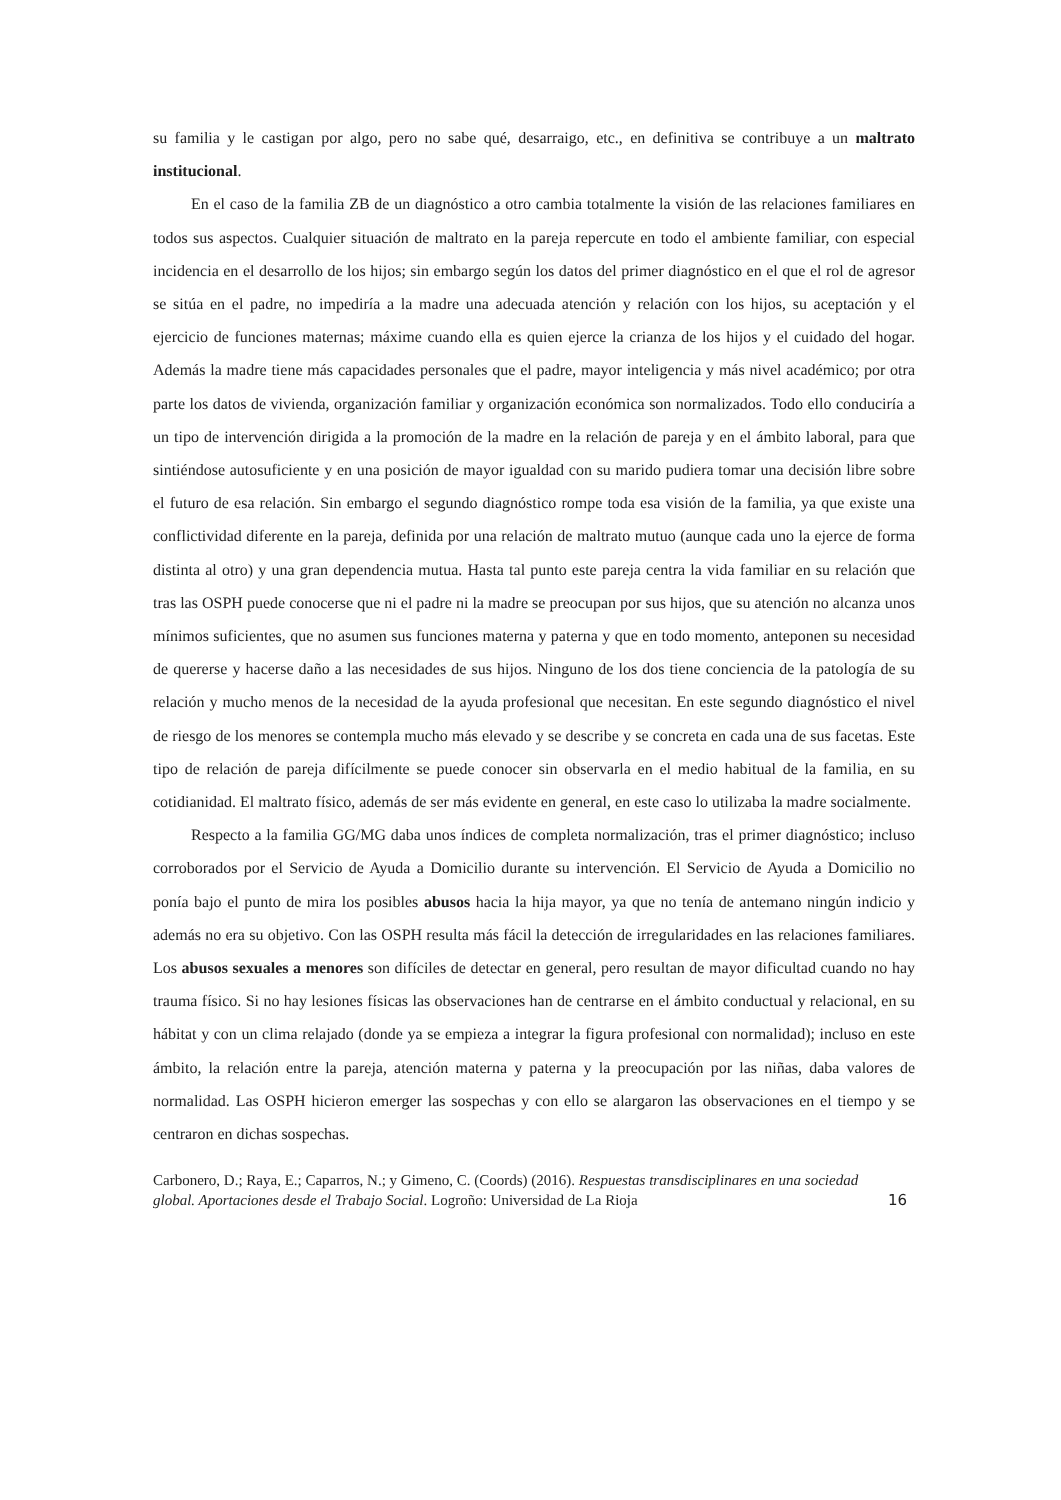su familia y le castigan por algo, pero no sabe qué, desarraigo, etc., en definitiva se contribuye a un maltrato institucional.
En el caso de la familia ZB de un diagnóstico a otro cambia totalmente la visión de las relaciones familiares en todos sus aspectos. Cualquier situación de maltrato en la pareja repercute en todo el ambiente familiar, con especial incidencia en el desarrollo de los hijos; sin embargo según los datos del primer diagnóstico en el que el rol de agresor se sitúa en el padre, no impediría a la madre una adecuada atención y relación con los hijos, su aceptación y el ejercicio de funciones maternas; máxime cuando ella es quien ejerce la crianza de los hijos y el cuidado del hogar. Además la madre tiene más capacidades personales que el padre, mayor inteligencia y más nivel académico; por otra parte los datos de vivienda, organización familiar y organización económica son normalizados. Todo ello conduciría a un tipo de intervención dirigida a la promoción de la madre en la relación de pareja y en el ámbito laboral, para que sintiéndose autosuficiente y en una posición de mayor igualdad con su marido pudiera tomar una decisión libre sobre el futuro de esa relación. Sin embargo el segundo diagnóstico rompe toda esa visión de la familia, ya que existe una conflictividad diferente en la pareja, definida por una relación de maltrato mutuo (aunque cada uno la ejerce de forma distinta al otro) y una gran dependencia mutua. Hasta tal punto este pareja centra la vida familiar en su relación que tras las OSPH puede conocerse que ni el padre ni la madre se preocupan por sus hijos, que su atención no alcanza unos mínimos suficientes, que no asumen sus funciones materna y paterna y que en todo momento, anteponen su necesidad de quererse y hacerse daño a las necesidades de sus hijos. Ninguno de los dos tiene conciencia de la patología de su relación y mucho menos de la necesidad de la ayuda profesional que necesitan. En este segundo diagnóstico el nivel de riesgo de los menores se contempla mucho más elevado y se describe y se concreta en cada una de sus facetas. Este tipo de relación de pareja difícilmente se puede conocer sin observarla en el medio habitual de la familia, en su cotidianidad. El maltrato físico, además de ser más evidente en general, en este caso lo utilizaba la madre socialmente.
Respecto a la familia GG/MG daba unos índices de completa normalización, tras el primer diagnóstico; incluso corroborados por el Servicio de Ayuda a Domicilio durante su intervención. El Servicio de Ayuda a Domicilio no ponía bajo el punto de mira los posibles abusos hacia la hija mayor, ya que no tenía de antemano ningún indicio y además no era su objetivo. Con las OSPH resulta más fácil la detección de irregularidades en las relaciones familiares. Los abusos sexuales a menores son difíciles de detectar en general, pero resultan de mayor dificultad cuando no hay trauma físico. Si no hay lesiones físicas las observaciones han de centrarse en el ámbito conductual y relacional, en su hábitat y con un clima relajado (donde ya se empieza a integrar la figura profesional con normalidad); incluso en este ámbito, la relación entre la pareja, atención materna y paterna y la preocupación por las niñas, daba valores de normalidad. Las OSPH hicieron emerger las sospechas y con ello se alargaron las observaciones en el tiempo y se centraron en dichas sospechas.
Carbonero, D.; Raya, E.; Caparros, N.; y Gimeno, C. (Coords) (2016). Respuestas transdisciplinares en una sociedad global. Aportaciones desde el Trabajo Social. Logroño: Universidad de La Rioja
16